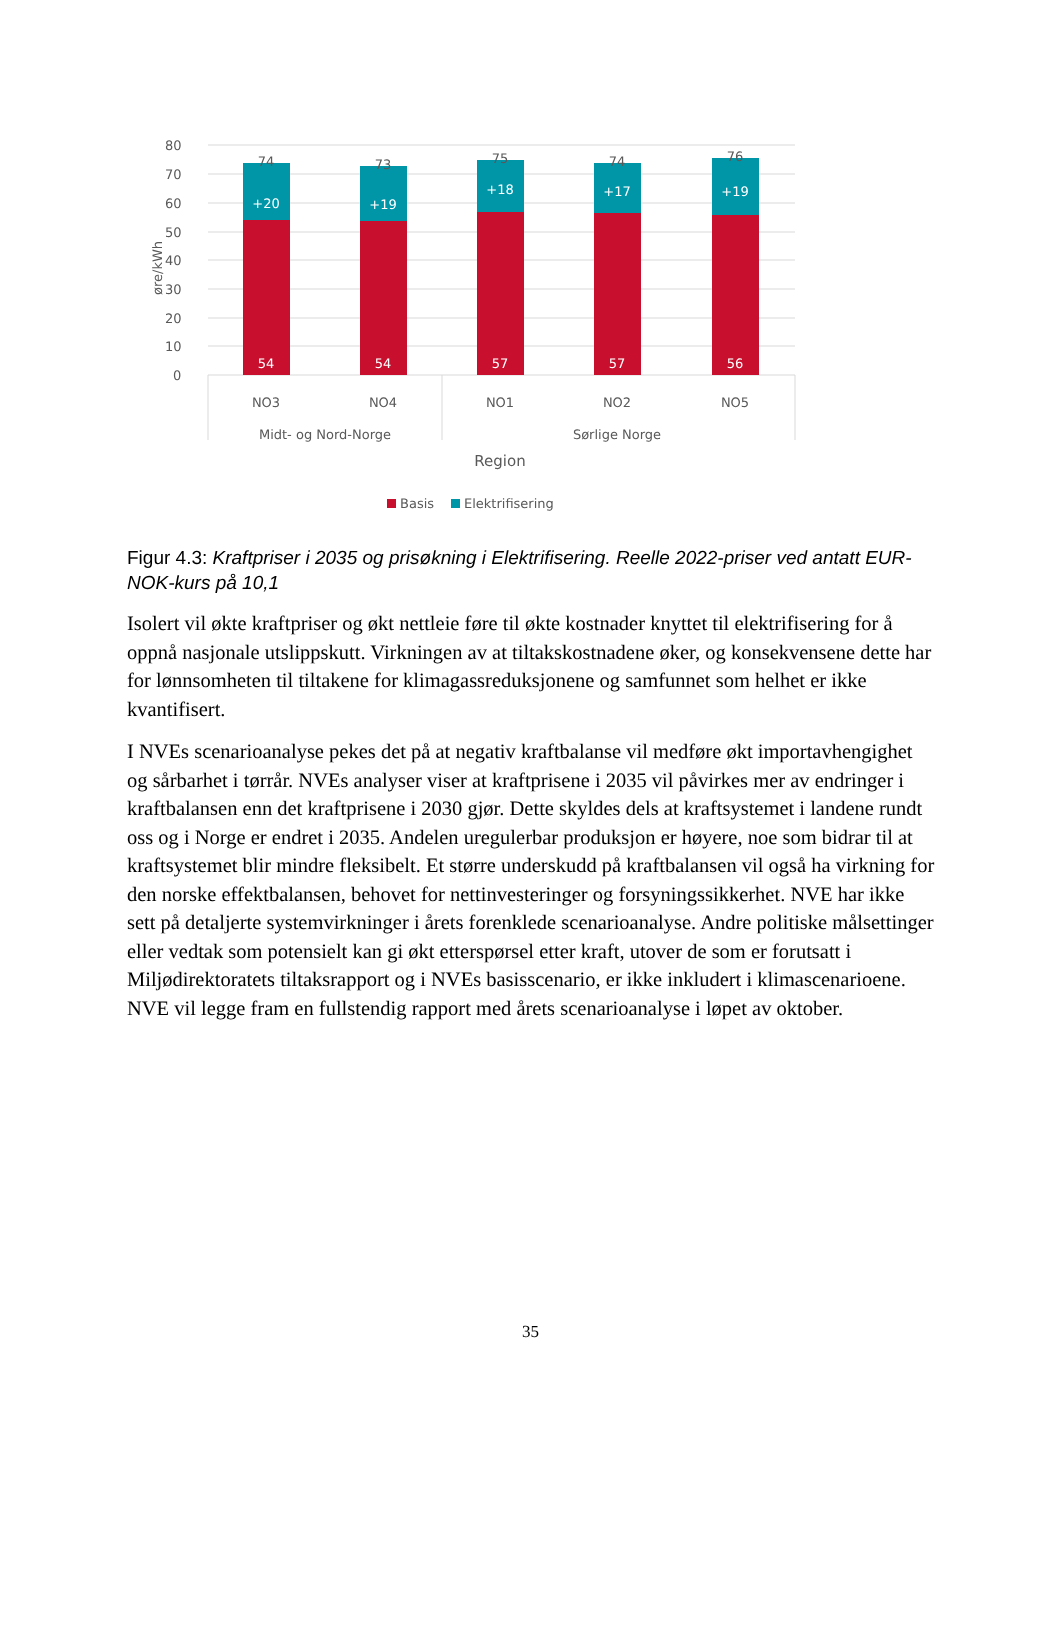80
70
60
50
40
30
20
10
0
øre/kWh
+20
+19
+18
+17
+19
54
54
57
57
56
74
73
75
74
76
NO3
NO4
NO1
NO2
NO5
Midt- og Nord-Norge
Sørlige Norge
Region
Basis
Elektrifisering
Figur 4.3: Kraftpriser i 2035 og prisøkning i Elektrifisering. Reelle 2022-priser ved antatt EUR-NOK-kurs på 10,1
Isolert vil økte kraftpriser og økt nettleie føre til økte kostnader knyttet til elektrifisering for å oppnå nasjonale utslippskutt. Virkningen av at tiltakskostnadene øker, og konsekvensene dette har for lønnsomheten til tiltakene for klimagassreduksjonene og samfunnet som helhet er ikke kvantifisert.
I NVEs scenarioanalyse pekes det på at negativ kraftbalanse vil medføre økt importavhengighet og sårbarhet i tørrår. NVEs analyser viser at kraftprisene i 2035 vil påvirkes mer av endringer i kraftbalansen enn det kraftprisene i 2030 gjør. Dette skyldes dels at kraftsystemet i landene rundt oss og i Norge er endret i 2035. Andelen uregulerbar produksjon er høyere, noe som bidrar til at kraftsystemet blir mindre fleksibelt. Et større underskudd på kraftbalansen vil også ha virkning for den norske effektbalansen, behovet for nettinvesteringer og forsyningssikkerhet. NVE har ikke sett på detaljerte systemvirkninger i årets forenklede scenarioanalyse. Andre politiske målsettinger eller vedtak som potensielt kan gi økt etterspørsel etter kraft, utover de som er forutsatt i Miljødirektoratets tiltaksrapport og i NVEs basisscenario, er ikke inkludert i klimascenarioene. NVE vil legge fram en fullstendig rapport med årets scenarioanalyse i løpet av oktober.
35